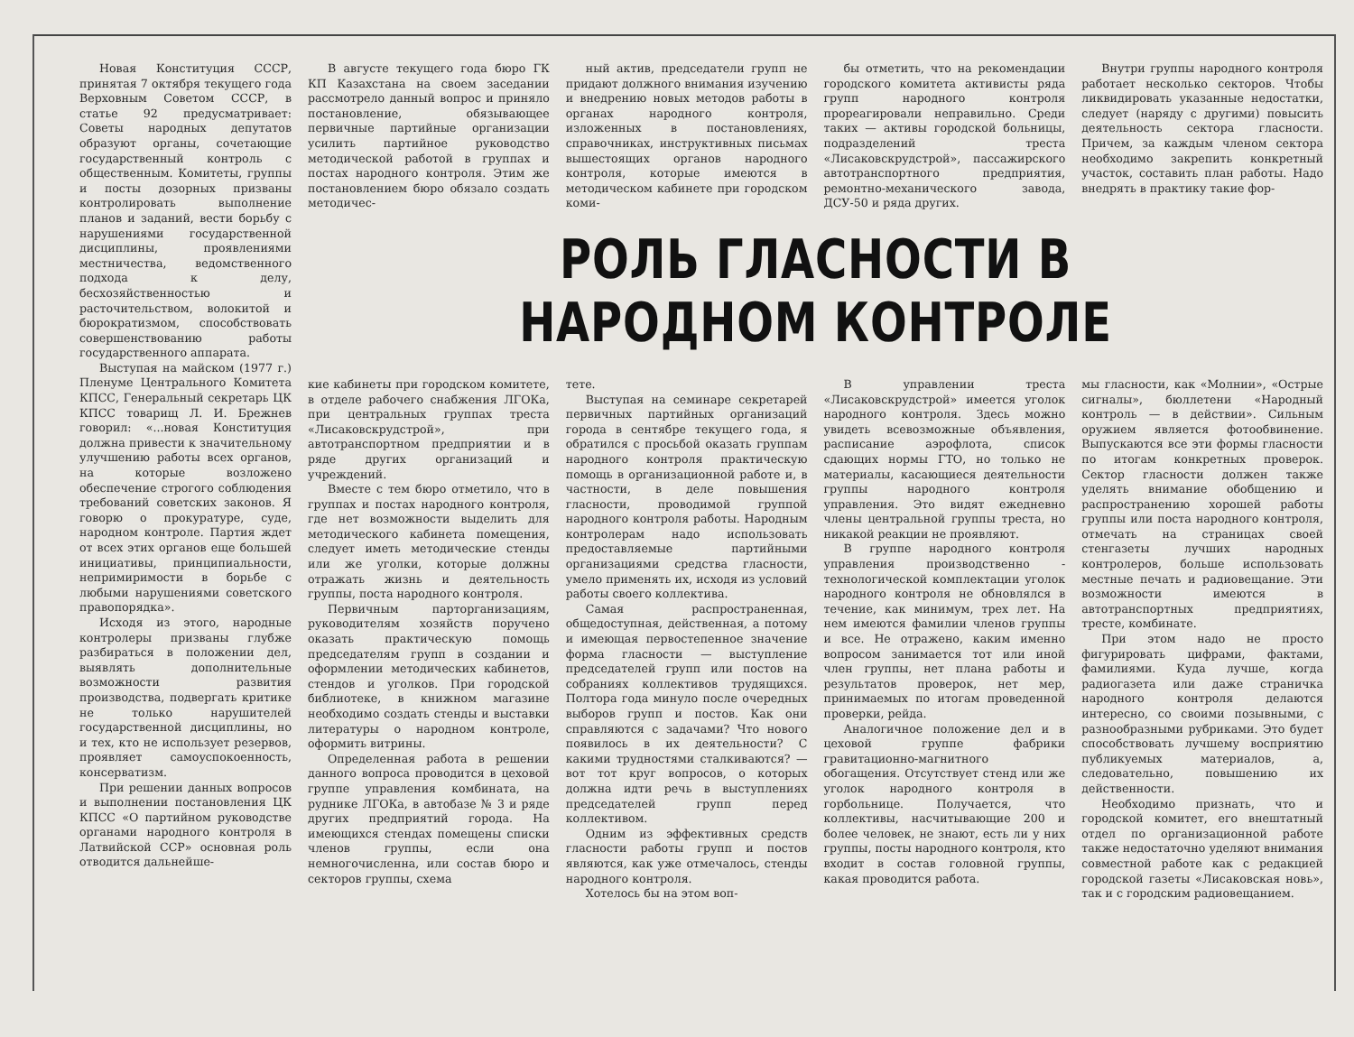Новая Конституция СССР, принятая 7 октября текущего года Верховным Советом СССР, в статье 92 предусматривает: Советы народных депутатов образуют органы, сочетающие государственный контроль с общественным. Комитеты, группы и посты дозорных призваны контролировать выполнение планов и заданий, вести борьбу с нарушениями государственной дисциплины, проявлениями местничества, ведомственного подхода к делу, бесхозяйственностью и расточительством, волокитой и бюрократизмом, способствовать совершенствованию работы государственного аппарата.
Выступая на майском (1977 г.) Пленуме Центрального Комитета КПСС, Генеральный секретарь ЦК КПСС товарищ Л. И. Брежнев говорил: «...новая Конституция должна привести к значительному улучшению работы всех органов, на которые возложено обеспечение строгого соблюдения требований советских законов. Я говорю о прокуратуре, суде, народном контроле. Партия ждет от всех этих органов еще большей инициативы, принципиальности, непримиримости в борьбе с любыми нарушениями советского правопорядка».
Исходя из этого, народные контролеры призваны глубже разбираться в положении дел, выявлять дополнительные возможности развития производства, подвергать критике не только нарушителей государственной дисциплины, но и тех, кто не использует резервов, проявляет самоуспокоенность, консерватизм.
При решении данных вопросов и выполнении постановления ЦК КПСС «О партийном руководстве органами народного контроля в Латвийской ССР» основная роль отводится дальнейше-
В августе текущего года бюро ГК КП Казахстана на своем заседании рассмотрело данный вопрос и приняло постановление, обязывающее первичные партийные организации усилить партийное руководство методической работой в группах и постах народного контроля. Этим же постановлением бюро обязало создать методичес-
ный актив, председатели групп не придают должного внимания изучению и внедрению новых методов работы в органах народного контроля, изложенных в постановлениях, справочниках, инструктивных письмах вышестоящих органов народного контроля, которые имеются в методическом кабинете при городском коми-
бы отметить, что на рекомендации городского комитета активисты ряда групп народного контроля прореагировали неправильно. Среди таких — активы городской больницы, подразделений треста «Лисаковскрудстрой», пассажирского автотранспортного предприятия, ремонтно-механического завода, ДСУ-50 и ряда других.
Внутри группы народного контроля работает несколько секторов. Чтобы ликвидировать указанные недостатки, следует (наряду с другими) повысить деятельность сектора гласности. Причем, за каждым членом сектора необходимо закрепить конкретный участок, составить план работы. Надо внедрять в практику такие фор-
РОЛЬ ГЛАСНОСТИ В НАРОДНОМ КОНТРОЛЕ
кие кабинеты при городском комитете, в отделе рабочего снабжения ЛГОКа, при центральных группах треста «Лисаковскрудстрой», при автотранспортном предприятии и в ряде других организаций и учреждений.
Вместе с тем бюро отметило, что в группах и постах народного контроля, где нет возможности выделить для методического кабинета помещения, следует иметь методические стенды или же уголки, которые должны отражать жизнь и деятельность группы, поста народного контроля.
Первичным парторганизациям, руководителям хозяйств поручено оказать практическую помощь председателям групп в создании и оформлении методических кабинетов, стендов и уголков. При городской библиотеке, в книжном магазине необходимо создать стенды и выставки литературы о народном контроле, оформить витрины.
Определенная работа в решении данного вопроса проводится в цеховой группе управления комбината, на руднике ЛГОКа, в автобазе № 3 и ряде других предприятий города. На имеющихся стендах помещены списки членов группы, если она немногочисленна, или состав бюро и секторов группы, схема
тете.
Выступая на семинаре секретарей первичных партийных организаций города в сентябре текущего года, я обратился с просьбой оказать группам народного контроля практическую помощь в организационной работе и, в частности, в деле повышения гласности, проводимой группой народного контроля работы. Народным контролерам надо использовать предоставляемые партийными организациями средства гласности, умело применять их, исходя из условий работы своего коллектива.
Самая распространенная, общедоступная, действенная, а потому и имеющая первостепенное значение форма гласности — выступление председателей групп или постов на собраниях коллективов трудящихся. Полтора года минуло после очередных выборов групп и постов. Как они справляются с задачами? Что нового появилось в их деятельности? С какими трудностями сталкиваются? — вот тот круг вопросов, о которых должна идти речь в выступлениях председателей групп перед коллективом.
Одним из эффективных средств гласности работы групп и постов являются, как уже отмечалось, стенды народного контроля.
Хотелось бы на этом воп-
В управлении треста «Лисаковскрудстрой» имеется уголок народного контроля. Здесь можно увидеть всевозможные объявления, расписание аэрофлота, список сдающих нормы ГТО, но только не материалы, касающиеся деятельности группы народного контроля управления. Это видят ежедневно члены центральной группы треста, но никакой реакции не проявляют.
В группе народного контроля управления производственно - технологической комплектации уголок народного контроля не обновлялся в течение, как минимум, трех лет. На нем имеются фамилии членов группы и все. Не отражено, каким именно вопросом занимается тот или иной член группы, нет плана работы и результатов проверок, нет мер, принимаемых по итогам проведенной проверки, рейда.
Аналогичное положение дел и в цеховой группе фабрики гравитационно-магнитного обогащения. Отсутствует стенд или же уголок народного контроля в горбольнице. Получается, что коллективы, насчитывающие 200 и более человек, не знают, есть ли у них группы, посты народного контроля, кто входит в состав головной группы, какая проводится работа.
мы гласности, как «Молнии», «Острые сигналы», бюллетени «Народный контроль — в действии». Сильным оружием является фотообвинение. Выпускаются все эти формы гласности по итогам конкретных проверок. Сектор гласности должен также уделять внимание обобщению и распространению хорошей работы группы или поста народного контроля, отмечать на страницах своей стенгазеты лучших народных контролеров, больше использовать местные печать и радиовещание. Эти возможности имеются в автотранспортных предприятиях, тресте, комбинате.
При этом надо не просто фигурировать цифрами, фактами, фамилиями. Куда лучше, когда радиогазета или даже страничка народного контроля делаются интересно, со своими позывными, с разнообразными рубриками. Это будет способствовать лучшему восприятию публикуемых материалов, а, следовательно, повышению их действенности.
Необходимо признать, что и городской комитет, его внештатный отдел по организационной работе также недостаточно уделяют внимания совместной работе как с редакцией городской газеты «Лисаковская новь», так и с городским радиовещанием.